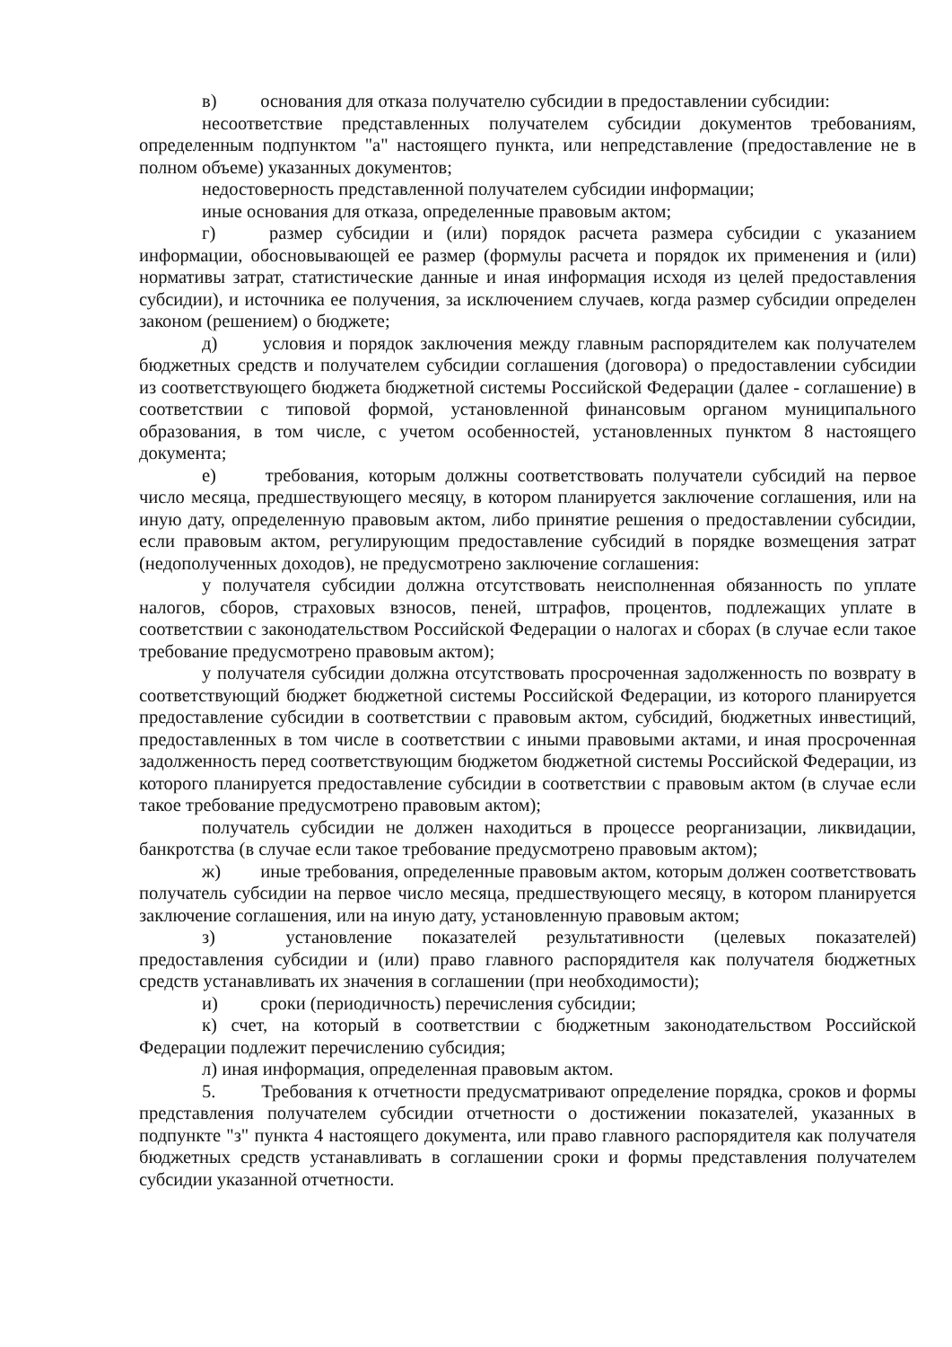в) основания для отказа получателю субсидии в предоставлении субсидии:
несоответствие представленных получателем субсидии документов требованиям, определенным подпунктом "а" настоящего пункта, или непредставление (предоставление не в полном объеме) указанных документов;
недостоверность представленной получателем субсидии информации;
иные основания для отказа, определенные правовым актом;
г) размер субсидии и (или) порядок расчета размера субсидии с указанием информации, обосновывающей ее размер (формулы расчета и порядок их применения и (или) нормативы затрат, статистические данные и иная информация исходя из целей предоставления субсидии), и источника ее получения, за исключением случаев, когда размер субсидии определен законом (решением) о бюджете;
д) условия и порядок заключения между главным распорядителем как получателем бюджетных средств и получателем субсидии соглашения (договора) о предоставлении субсидии из соответствующего бюджета бюджетной системы Российской Федерации (далее - соглашение) в соответствии с типовой формой, установленной финансовым органом муниципального образования, в том числе, с учетом особенностей, установленных пунктом 8 настоящего документа;
е) требования, которым должны соответствовать получатели субсидий на первое число месяца, предшествующего месяцу, в котором планируется заключение соглашения, или на иную дату, определенную правовым актом, либо принятие решения о предоставлении субсидии, если правовым актом, регулирующим предоставление субсидий в порядке возмещения затрат (недополученных доходов), не предусмотрено заключение соглашения:
у получателя субсидии должна отсутствовать неисполненная обязанность по уплате налогов, сборов, страховых взносов, пеней, штрафов, процентов, подлежащих уплате в соответствии с законодательством Российской Федерации о налогах и сборах (в случае если такое требование предусмотрено правовым актом);
у получателя субсидии должна отсутствовать просроченная задолженность по возврату в соответствующий бюджет бюджетной системы Российской Федерации, из которого планируется предоставление субсидии в соответствии с правовым актом, субсидий, бюджетных инвестиций, предоставленных в том числе в соответствии с иными правовыми актами, и иная просроченная задолженность перед соответствующим бюджетом бюджетной системы Российской Федерации, из которого планируется предоставление субсидии в соответствии с правовым актом (в случае если такое требование предусмотрено правовым актом);
получатель субсидии не должен находиться в процессе реорганизации, ликвидации, банкротства (в случае если такое требование предусмотрено правовым актом);
ж) иные требования, определенные правовым актом, которым должен соответствовать получатель субсидии на первое число месяца, предшествующего месяцу, в котором планируется заключение соглашения, или на иную дату, установленную правовым актом;
з) установление показателей результативности (целевых показателей) предоставления субсидии и (или) право главного распорядителя как получателя бюджетных средств устанавливать их значения в соглашении (при необходимости);
и) сроки (периодичность) перечисления субсидии;
к) счет, на который в соответствии с бюджетным законодательством Российской Федерации подлежит перечислению субсидия;
л) иная информация, определенная правовым актом.
5. Требования к отчетности предусматривают определение порядка, сроков и формы представления получателем субсидии отчетности о достижении показателей, указанных в подпункте "з" пункта 4 настоящего документа, или право главного распорядителя как получателя бюджетных средств устанавливать в соглашении сроки и формы представления получателем субсидии указанной отчетности.